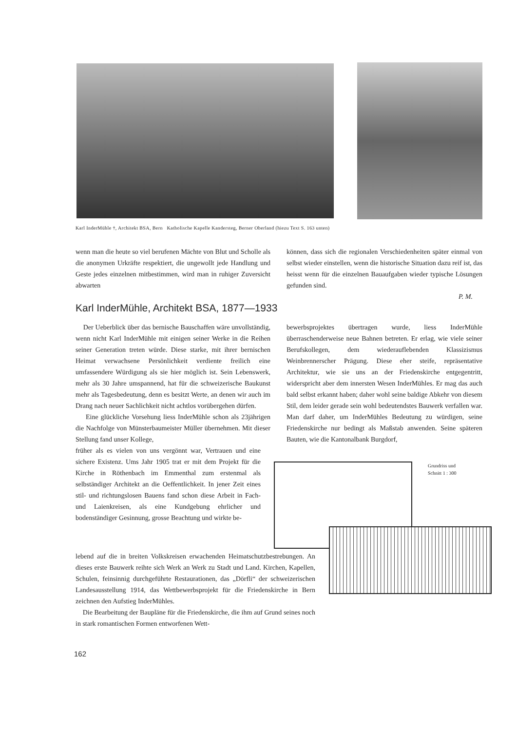Karl InderMühle †, Architekt BSA, Bern Katholische Kapelle Kandersteg, Berner Oberland (hiezu Text S. 163 unten)
wenn man die heute so viel berufenen Mächte von Blut und Scholle als die anonymen Urkräfte respektiert, die ungewollt jede Handlung und Geste jedes einzelnen mitbestimmen, wird man in ruhiger Zuversicht abwarten
können, dass sich die regionalen Verschiedenheiten später einmal von selbst wieder einstellen, wenn die historische Situation dazu reif ist, das heisst wenn für die einzelnen Bauaufgaben wieder typische Lösungen gefunden sind.
P. M.
Karl InderMühle, Architekt BSA, 1877—1933
Der Ueberblick über das bernische Bauschaffen wäre unvollständig, wenn nicht Karl InderMühle mit einigen seiner Werke in die Reihen seiner Generation treten würde. Diese starke, mit ihrer bernischen Heimat verwachsene Persönlichkeit verdiente freilich eine umfassendere Würdigung als sie hier möglich ist. Sein Lebenswerk, mehr als 30 Jahre umspannend, hat für die schweizerische Baukunst mehr als Tagesbedeutung, denn es besitzt Werte, an denen wir auch im Drang nach neuer Sachlichkeit nicht achtlos vorübergehen dürfen.
Eine glückliche Vorsehung liess InderMühle schon als 23jährigen die Nachfolge von Münsterbaumeister Müller übernehmen. Mit dieser Stellung fand unser Kollege,
früher als es vielen von uns vergönnt war, Vertrauen und eine sichere Existenz. Ums Jahr 1905 trat er mit dem Projekt für die Kirche in Röthenbach im Emmenthal zum erstenmal als selbständiger Architekt an die Oeffentlichkeit. In jener Zeit eines stil- und richtungslosen Bauens fand schon diese Arbeit in Fach- und Laienkreisen, als eine Kundgebung ehrlicher und bodenständiger Gesinnung, grosse Beachtung und wirkte be-
lebend auf die in breiten Volkskreisen erwachenden Heimatschutzbestrebungen. An dieses erste Bauwerk reihte sich Werk an Werk zu Stadt und Land. Kirchen, Kapellen, Schulen, feinsinnig durchgeführte Restaurationen, das „Dörfli“ der schweizerischen Landesausstellung 1914, das Wettbewerbsprojekt für die Friedenskirche in Bern zeichnen den Aufstieg InderMühles.
Die Bearbeitung der Baupläne für die Friedenskirche, die ihm auf Grund seines noch in stark romantischen Formen entworfenen Wett-
bewerbsprojektes übertragen wurde, liess InderMühle überraschenderweise neue Bahnen betreten. Er erlag, wie viele seiner Berufskollegen, dem wiederauflebenden Klassizismus Weinbrennerscher Prägung. Diese eher steife, repräsentative Architektur, wie sie uns an der Friedenskirche entgegentritt, widerspricht aber dem innersten Wesen InderMühles. Er mag das auch bald selbst erkannt haben; daher wohl seine baldige Abkehr von diesem Stil, dem leider gerade sein wohl bedeutendstes Bauwerk verfallen war. Man darf daher, um InderMühles Bedeutung zu würdigen, seine Friedenskirche nur bedingt als Maßstab anwenden. Seine späteren Bauten, wie die Kantonalbank Burgdorf,
Grundriss und
Schnitt 1 : 300
162